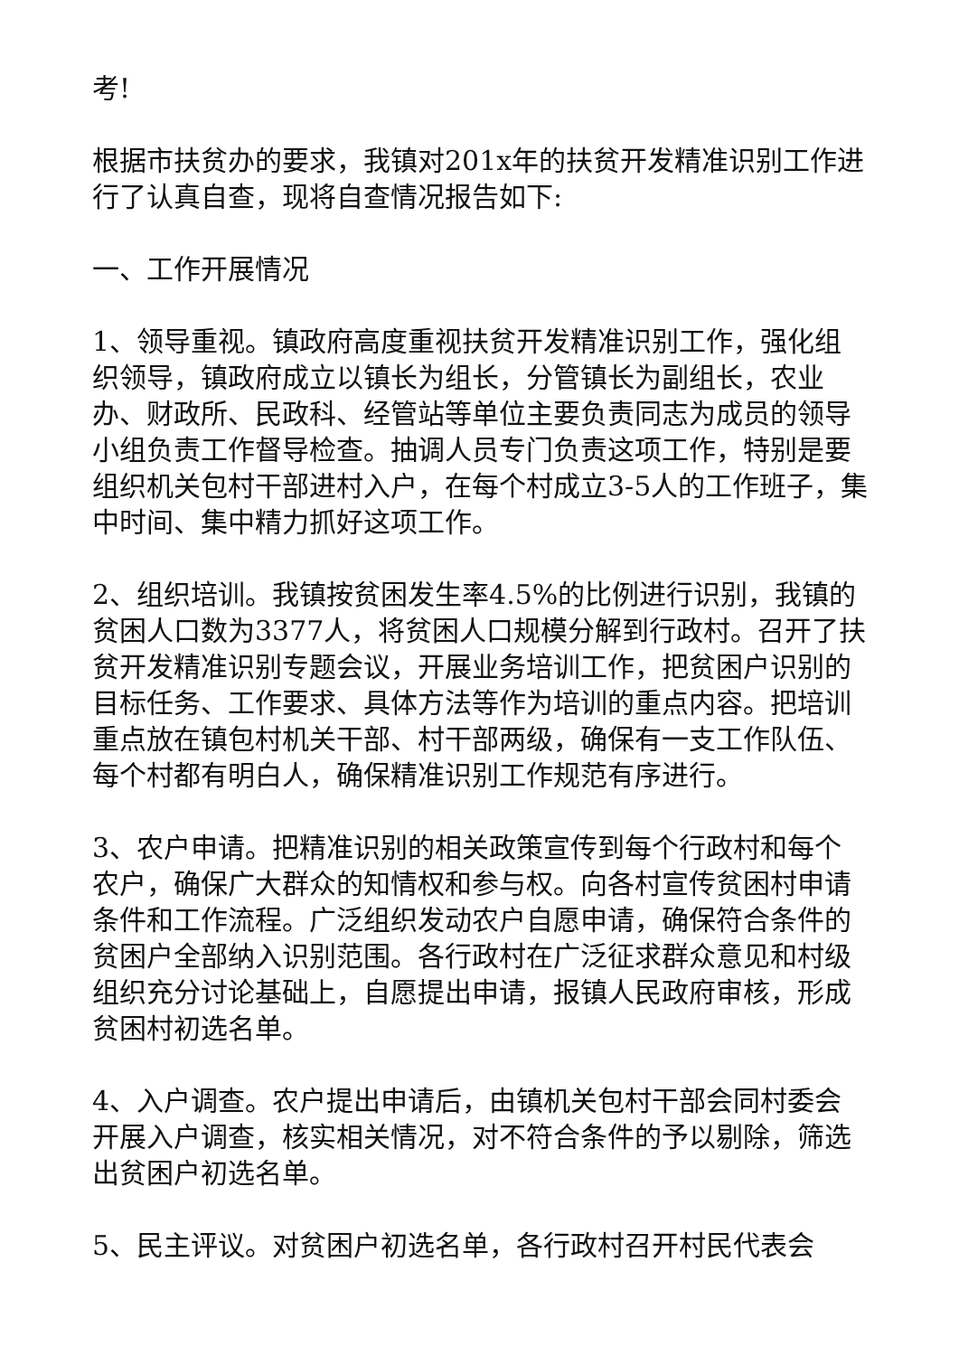考!
根据市扶贫办的要求，我镇对201x年的扶贫开发精准识别工作进行了认真自查，现将自查情况报告如下:
一、工作开展情况
1、领导重视。镇政府高度重视扶贫开发精准识别工作，强化组织领导，镇政府成立以镇长为组长，分管镇长为副组长，农业办、财政所、民政科、经管站等单位主要负责同志为成员的领导小组负责工作督导检查。抽调人员专门负责这项工作，特别是要组织机关包村干部进村入户，在每个村成立3-5人的工作班子，集中时间、集中精力抓好这项工作。
2、组织培训。我镇按贫困发生率4.5%的比例进行识别，我镇的贫困人口数为3377人，将贫困人口规模分解到行政村。召开了扶贫开发精准识别专题会议，开展业务培训工作，把贫困户识别的目标任务、工作要求、具体方法等作为培训的重点内容。把培训重点放在镇包村机关干部、村干部两级，确保有一支工作队伍、每个村都有明白人，确保精准识别工作规范有序进行。
3、农户申请。把精准识别的相关政策宣传到每个行政村和每个农户，确保广大群众的知情权和参与权。向各村宣传贫困村申请条件和工作流程。广泛组织发动农户自愿申请，确保符合条件的贫困户全部纳入识别范围。各行政村在广泛征求群众意见和村级组织充分讨论基础上，自愿提出申请，报镇人民政府审核，形成贫困村初选名单。
4、入户调查。农户提出申请后，由镇机关包村干部会同村委会开展入户调查，核实相关情况，对不符合条件的予以剔除，筛选出贫困户初选名单。
5、民主评议。对贫困户初选名单，各行政村召开村民代表会